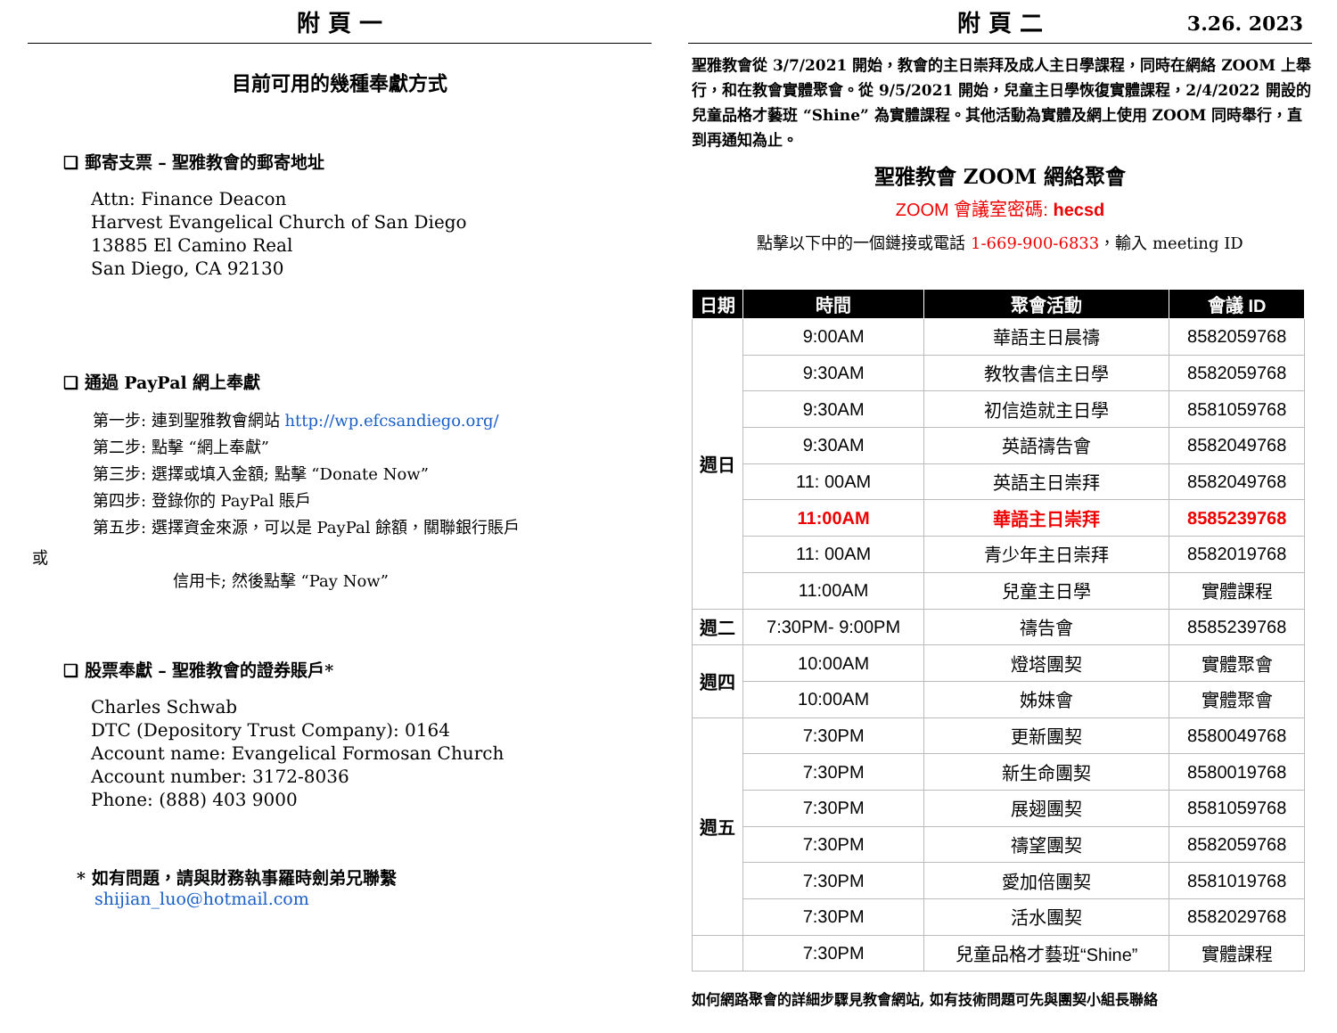附 頁 一
目前可用的幾種奉獻方式
❑ 郵寄支票 – 聖雅教會的郵寄地址
Attn: Finance Deacon
Harvest Evangelical Church of San Diego
13885 El Camino Real
San Diego, CA 92130
❑ 通過 PayPal 網上奉獻
第一步: 連到聖雅教會網站 http://wp.efcsandiego.org/
第二步: 點擊 “網上奉獻”
第三步: 選擇或填入金額; 點擊 “Donate Now”
第四步: 登錄你的 PayPal 賬戶
第五步: 選擇資金來源，可以是 PayPal 餘額，關聯銀行賬戶
或
信用卡; 然後點擊 “Pay Now”
❑ 股票奉獻 – 聖雅教會的證券賬戶*
Charles Schwab
DTC (Depository Trust Company): 0164
Account name: Evangelical Formosan Church
Account number: 3172-8036
Phone: (888) 403 9000
* 如有問題，請與財務執事羅時劍弟兄聯繫
shijian_luo@hotmail.com
附 頁 二 3.26. 2023
聖雅教會從 3/7/2021 開始，教會的主日崇拜及成人主日學課程，同時在網絡 ZOOM 上舉行，和在教會實體聚會。從 9/5/2021 開始，兒童主日學恢復實體課程，2/4/2022 開設的兒童品格才藝班 “Shine” 為實體課程。其他活動為實體及網上使用 ZOOM 同時舉行，直到再通知為止。
聖雅教會 ZOOM 網絡聚會
ZOOM 會議室密碼: hecsd
點擊以下中的一個鏈接或電話 1-669-900-6833，輸入 meeting ID
| 日期 | 時間 | 聚會活動 | 會議 ID |
| --- | --- | --- | --- |
| 週日 | 9:00AM | 華語主日晨禱 | 8582059768 |
| | 9:30AM | 教牧書信主日學 | 8582059768 |
| | 9:30AM | 初信造就主日學 | 8581059768 |
| | 9:30AM | 英語禱告會 | 8582049768 |
| | 11: 00AM | 英語主日崇拜 | 8582049768 |
| | 11:00AM | 華語主日崇拜 | 8585239768 |
| | 11: 00AM | 青少年主日崇拜 | 8582019768 |
| | 11:00AM | 兒童主日學 | 實體課程 |
| 週二 | 7:30PM- 9:00PM | 禱告會 | 8585239768 |
| 週四 | 10:00AM | 燈塔團契 | 實體聚會 |
| | 10:00AM | 姊妹會 | 實體聚會 |
| 週五 | 7:30PM | 更新團契 | 8580049768 |
| | 7:30PM | 新生命團契 | 8580019768 |
| | 7:30PM | 展翅團契 | 8581059768 |
| | 7:30PM | 禱望團契 | 8582059768 |
| | 7:30PM | 愛加倍團契 | 8581019768 |
| | 7:30PM | 活水團契 | 8582029768 |
| | 7:30PM | 兒童品格才藝班“Shine” | 實體課程 |
如何網路聚會的詳細步驟見教會網站, 如有技術問題可先與團契小組長聯絡